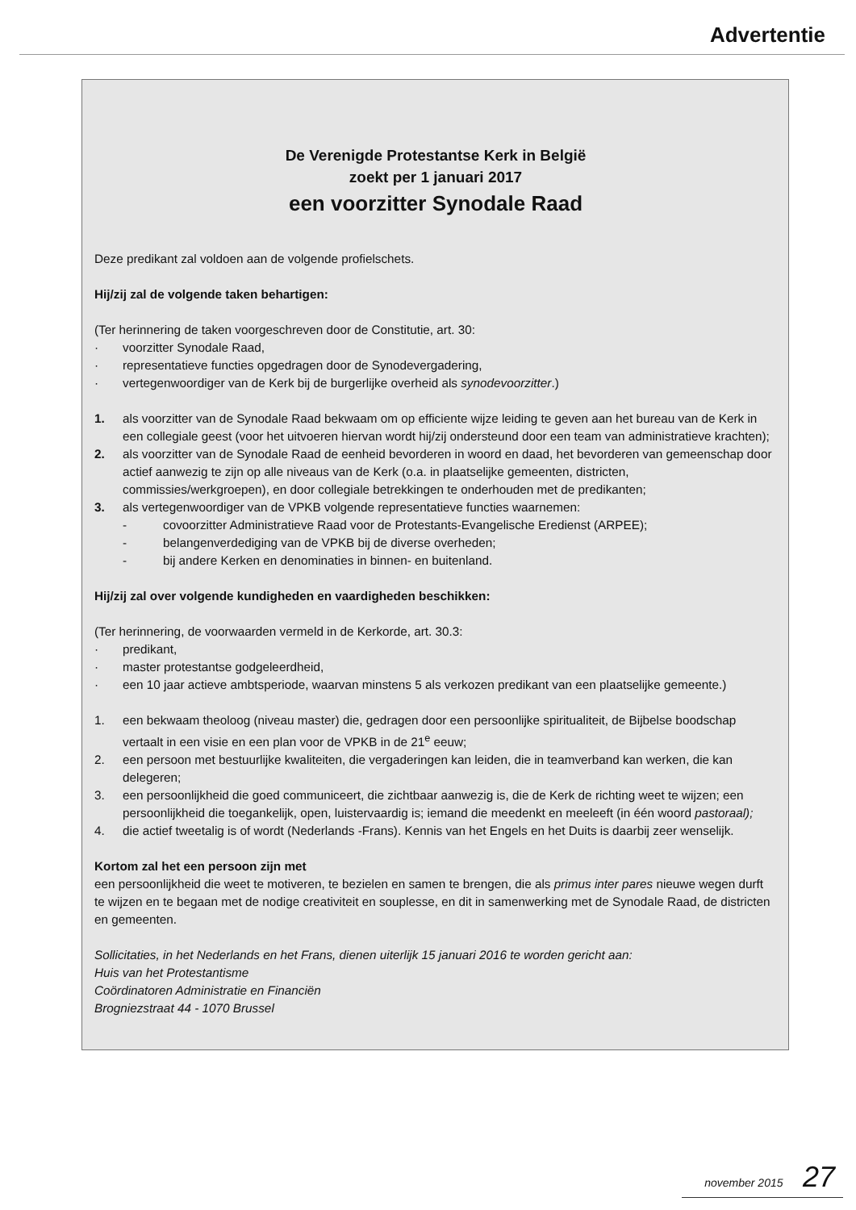Advertentie
De Verenigde Protestantse Kerk in België
zoekt per 1 januari 2017
een voorzitter Synodale Raad
Deze predikant zal voldoen aan de volgende profielschets.
Hij/zij zal de volgende taken behartigen:
(Ter herinnering de taken voorgeschreven door de Constitutie, art. 30:
· voorzitter Synodale Raad,
· representatieve functies opgedragen door de Synodevergadering,
· vertegenwoordiger van de Kerk bij de burgerlijke overheid als synodevoorzitter.)
1. als voorzitter van de Synodale Raad bekwaam om op efficiente wijze leiding te geven aan het bureau van de Kerk in een collegiale geest (voor het uitvoeren hiervan wordt hij/zij ondersteund door een team van administratieve krachten);
2. als voorzitter van de Synodale Raad de eenheid bevorderen in woord en daad, het bevorderen van gemeenschap door actief aanwezig te zijn op alle niveaus van de Kerk (o.a. in plaatselijke gemeenten, districten, commissies/werkgroepen), en door collegiale betrekkingen te onderhouden met de predikanten;
3. als vertegenwoordiger van de VPKB volgende representatieve functies waarnemen:
- covoorzitter Administratieve Raad voor de Protestants-Evangelische Eredienst (ARPEE);
- belangenverdediging van de VPKB bij de diverse overheden;
- bij andere Kerken en denominaties in binnen- en buitenland.
Hij/zij zal over volgende kundigheden en vaardigheden beschikken:
(Ter herinnering, de voorwaarden vermeld in de Kerkorde, art. 30.3:
· predikant,
· master protestantse godgeleerdheid,
· een 10 jaar actieve ambtsperiode, waarvan minstens 5 als verkozen predikant van een plaatselijke gemeente.)
1. een bekwaam theoloog (niveau master) die, gedragen door een persoonlijke spiritualiteit, de Bijbelse boodschap vertaalt in een visie en een plan voor de VPKB in de 21<sup>e</sup> eeuw;
2. een persoon met bestuurlijke kwaliteiten, die vergaderingen kan leiden, die in teamverband kan werken, die kan delegeren;
3. een persoonlijkheid die goed communiceert, die zichtbaar aanwezig is, die de Kerk de richting weet te wijzen; een persoonlijkheid die toegankelijk, open, luistervaardig is; iemand die meedenkt en meeleeft (in één woord pastoraal);
4. die actief tweetalig is of wordt (Nederlands -Frans). Kennis van het Engels en het Duits is daarbij zeer wenselijk.
Kortom zal het een persoon zijn met
een persoonlijkheid die weet te motiveren, te bezielen en samen te brengen, die als primus inter pares nieuwe wegen durft te wijzen en te begaan met de nodige creativiteit en souplesse, en dit in samenwerking met de Synodale Raad, de districten en gemeenten.
Sollicitaties, in het Nederlands en het Frans, dienen uiterlijk 15 januari 2016 te worden gericht aan:
Huis van het Protestantisme
Coördinatoren Administratie en Financiën
Brogniezstraat 44 - 1070 Brussel
november 2015 27